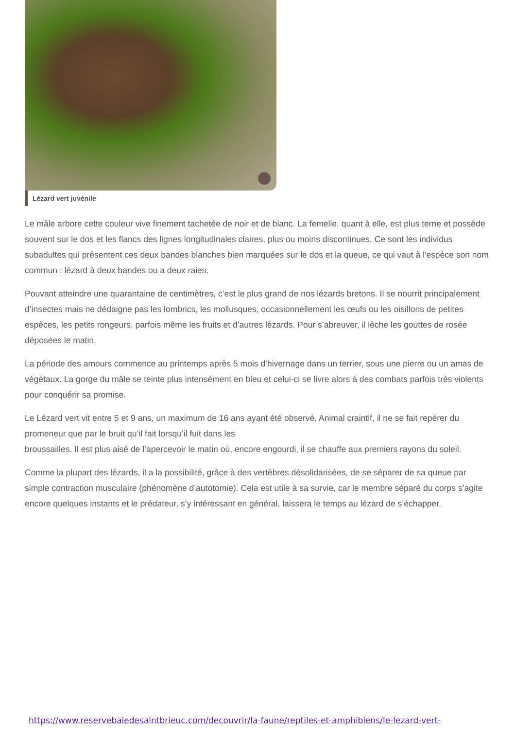Lézard vert juvénile
Le mâle arbore cette couleur vive finement tachetée de noir et de blanc. La femelle, quant à elle, est plus terne et possède souvent sur le dos et les flancs des lignes longitudinales claires, plus ou moins discontinues. Ce sont les individus subadultes qui présentent ces deux bandes blanches bien marquées sur le dos et la queue, ce qui vaut à l'espèce son nom commun : lézard à deux bandes ou a deux raies.
Pouvant atteindre une quarantaine de centimètres, c’est le plus grand de nos lézards bretons. Il se nourrit principalement d’insectes mais ne dédaigne pas les lombrics, les mollusques, occasionnellement les œufs ou les oisillons de petites espèces, les petits rongeurs, parfois même les fruits et d’autres lézards. Pour s’abreuver, il lèche les gouttes de rosée déposées le matin.
La période des amours commence au printemps après 5 mois d’hivernage dans un terrier, sous une pierre ou un amas de végétaux. La gorge du mâle se teinte plus intensément en bleu et celui-ci se livre alors à des combats parfois très violents pour conquérir sa promise.
Le Lézard vert vit entre 5 et 9 ans, un maximum de 16 ans ayant été observé. Animal craintif, il ne se fait repérer du promeneur que par le bruit qu’il fait lorsqu’il fuit dans les
broussailles. Il est plus aisé de l’apercevoir le matin où, encore engourdi, il se chauffe aux premiers rayons du soleil.
Comme la plupart des lézards, il a la possibilité, grâce à des vertèbres désolidarisées, de se séparer de sa queue par simple contraction musculaire (phénomène d’autotomie). Cela est utile à sa survie, car le membre séparé du corps s’agite encore quelques instants et le prédateur, s’y intéressant en général, laissera le temps au lézard de s’échapper.
https://www.reservebaiedesaintbrieuc.com/decouvrir/la-faune/reptiles-et-amphibiens/le-lezard-vert-